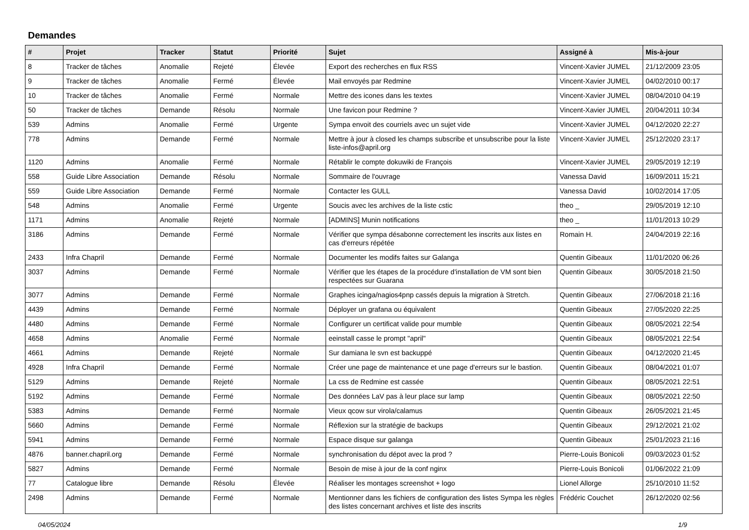Demandes
| # | Projet | Tracker | Statut | Priorité | Sujet | Assigné à | Mis-à-jour |
| --- | --- | --- | --- | --- | --- | --- | --- |
| 8 | Tracker de tâches | Anomalie | Rejeté | Élevée | Export des recherches en flux RSS | Vincent-Xavier JUMEL | 21/12/2009 23:05 |
| 9 | Tracker de tâches | Anomalie | Fermé | Élevée | Mail envoyés par Redmine | Vincent-Xavier JUMEL | 04/02/2010 00:17 |
| 10 | Tracker de tâches | Anomalie | Fermé | Normale | Mettre des icones dans les textes | Vincent-Xavier JUMEL | 08/04/2010 04:19 |
| 50 | Tracker de tâches | Demande | Résolu | Normale | Une favicon pour Redmine ? | Vincent-Xavier JUMEL | 20/04/2011 10:34 |
| 539 | Admins | Anomalie | Fermé | Urgente | Sympa envoit des courriels avec un sujet vide | Vincent-Xavier JUMEL | 04/12/2020 22:27 |
| 778 | Admins | Demande | Fermé | Normale | Mettre à jour à closed les champs subscribe et unsubscribe pour la liste liste-infos@april.org | Vincent-Xavier JUMEL | 25/12/2020 23:17 |
| 1120 | Admins | Anomalie | Fermé | Normale | Rétablir le compte dokuwiki de François | Vincent-Xavier JUMEL | 29/05/2019 12:19 |
| 558 | Guide Libre Association | Demande | Résolu | Normale | Sommaire de l'ouvrage | Vanessa David | 16/09/2011 15:21 |
| 559 | Guide Libre Association | Demande | Fermé | Normale | Contacter les GULL | Vanessa David | 10/02/2014 17:05 |
| 548 | Admins | Anomalie | Fermé | Urgente | Soucis avec les archives de la liste cstic | theo _ | 29/05/2019 12:10 |
| 1171 | Admins | Anomalie | Rejeté | Normale | [ADMINS] Munin notifications | theo _ | 11/01/2013 10:29 |
| 3186 | Admins | Demande | Fermé | Normale | Vérifier que sympa désabonne correctement les inscrits aux listes en cas d'erreurs répétée | Romain H. | 24/04/2019 22:16 |
| 2433 | Infra Chapril | Demande | Fermé | Normale | Documenter les modifs faites sur Galanga | Quentin Gibeaux | 11/01/2020 06:26 |
| 3037 | Admins | Demande | Fermé | Normale | Vérifier que les étapes de la procédure d'installation de VM sont bien respectées sur Guarana | Quentin Gibeaux | 30/05/2018 21:50 |
| 3077 | Admins | Demande | Fermé | Normale | Graphes icinga/nagios4pnp cassés depuis la migration à Stretch. | Quentin Gibeaux | 27/06/2018 21:16 |
| 4439 | Admins | Demande | Fermé | Normale | Déployer un grafana ou équivalent | Quentin Gibeaux | 27/05/2020 22:25 |
| 4480 | Admins | Demande | Fermé | Normale | Configurer un certificat valide pour mumble | Quentin Gibeaux | 08/05/2021 22:54 |
| 4658 | Admins | Anomalie | Fermé | Normale | eeinstall casse le prompt "april" | Quentin Gibeaux | 08/05/2021 22:54 |
| 4661 | Admins | Demande | Rejeté | Normale | Sur damiana le svn est backuppé | Quentin Gibeaux | 04/12/2020 21:45 |
| 4928 | Infra Chapril | Demande | Fermé | Normale | Créer une page de maintenance et une page d'erreurs sur le bastion. | Quentin Gibeaux | 08/04/2021 01:07 |
| 5129 | Admins | Demande | Rejeté | Normale | La css de Redmine est cassée | Quentin Gibeaux | 08/05/2021 22:51 |
| 5192 | Admins | Demande | Fermé | Normale | Des données LaV pas à leur place sur lamp | Quentin Gibeaux | 08/05/2021 22:50 |
| 5383 | Admins | Demande | Fermé | Normale | Vieux qcow sur virola/calamus | Quentin Gibeaux | 26/05/2021 21:45 |
| 5660 | Admins | Demande | Fermé | Normale | Réflexion sur la stratégie de backups | Quentin Gibeaux | 29/12/2021 21:02 |
| 5941 | Admins | Demande | Fermé | Normale | Espace disque sur galanga | Quentin Gibeaux | 25/01/2023 21:16 |
| 4876 | banner.chapril.org | Demande | Fermé | Normale | synchronisation du dépot avec la prod ? | Pierre-Louis Bonicoli | 09/03/2023 01:52 |
| 5827 | Admins | Demande | Fermé | Normale | Besoin de mise à jour de la conf nginx | Pierre-Louis Bonicoli | 01/06/2022 21:09 |
| 77 | Catalogue libre | Demande | Résolu | Élevée | Réaliser les montages screenshot + logo | Lionel Allorge | 25/10/2010 11:52 |
| 2498 | Admins | Demande | Fermé | Normale | Mentionner dans les fichiers de configuration des listes Sympa les règles des listes concernant archives et liste des inscrits | Frédéric Couchet | 26/12/2020 02:56 |
04/05/2024 1/9